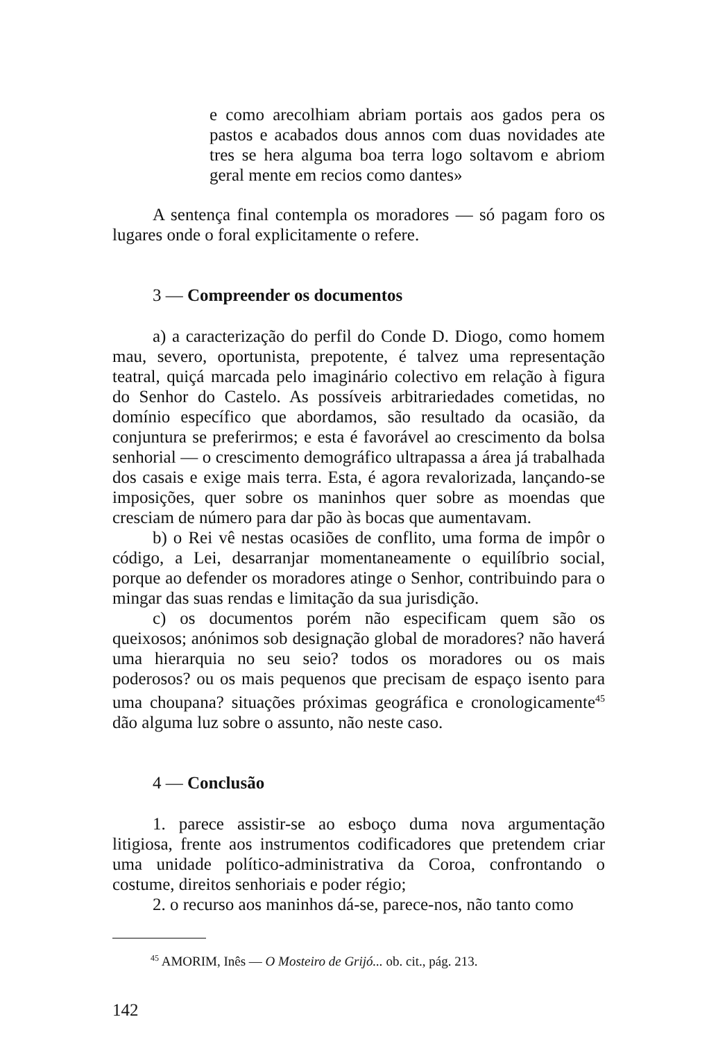e como arecolhiam abriam portais aos gados pera os pastos e acabados dous annos com duas novidades ate tres se hera alguma boa terra logo soltavom e abriom geral mente em recios como dantes»
A sentença final contempla os moradores — só pagam foro os lugares onde o foral explicitamente o refere.
3 — Compreender os documentos
a) a caracterização do perfil do Conde D. Diogo, como homem mau, severo, oportunista, prepotente, é talvez uma representação teatral, quiçá marcada pelo imaginário colectivo em relação à figura do Senhor do Castelo. As possíveis arbitrariedades cometidas, no domínio específico que abordamos, são resultado da ocasião, da conjuntura se preferirmos; e esta é favorável ao crescimento da bolsa senhorial — o crescimento demográfico ultrapassa a área já trabalhada dos casais e exige mais terra. Esta, é agora revalorizada, lançando-se imposições, quer sobre os maninhos quer sobre as moendas que cresciam de número para dar pão às bocas que aumentavam.
b) o Rei vê nestas ocasiões de conflito, uma forma de impôr o código, a Lei, desarranjar momentaneamente o equilíbrio social, porque ao defender os moradores atinge o Senhor, contribuindo para o mingar das suas rendas e limitação da sua jurisdição.
c) os documentos porém não especificam quem são os queixosos; anónimos sob designação global de moradores? não haverá uma hierarquia no seu seio? todos os moradores ou os mais poderosos? ou os mais pequenos que precisam de espaço isento para uma choupana? situações próximas geográfica e cronologicamente<sup>45</sup> dão alguma luz sobre o assunto, não neste caso.
4 — Conclusão
1. parece assistir-se ao esboço duma nova argumentação litigiosa, frente aos instrumentos codificadores que pretendem criar uma unidade político-administrativa da Coroa, confrontando o costume, direitos senhoriais e poder régio;
2. o recurso aos maninhos dá-se, parece-nos, não tanto como
<sup>45</sup> AMORIM, Inês — O Mosteiro de Grijó... ob. cit., pág. 213.
142